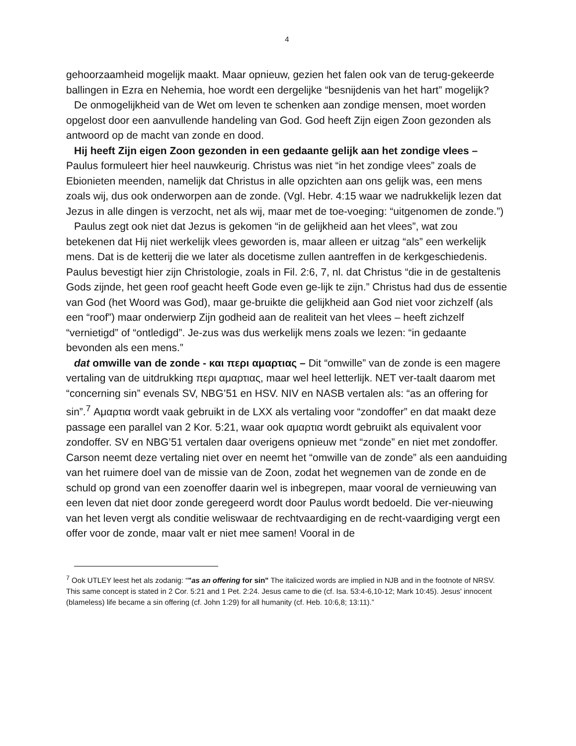4
gehoorzaamheid mogelijk maakt. Maar opnieuw, gezien het falen ook van de terug-gekeerde ballingen in Ezra en Nehemia, hoe wordt een dergelijke “besnijdenis van het hart” mogelijk?
De onmogelijkheid van de Wet om leven te schenken aan zondige mensen, moet worden opgelost door een aanvullende handeling van God. God heeft Zijn eigen Zoon gezonden als antwoord op de macht van zonde en dood.
Hij heeft Zijn eigen Zoon gezonden in een gedaante gelijk aan het zondige vlees – Paulus formuleert hier heel nauwkeurig. Christus was niet “in het zondige vlees” zoals de Ebionieten meenden, namelijk dat Christus in alle opzichten aan ons gelijk was, een mens zoals wij, dus ook onderworpen aan de zonde. (Vgl. Hebr. 4:15 waar we nadrukkelijk lezen dat Jezus in alle dingen is verzocht, net als wij, maar met de toe-voeging: “uitgenomen de zonde.”)
Paulus zegt ook niet dat Jezus is gekomen “in de gelijkheid aan het vlees”, wat zou betekenen dat Hij niet werkelijk vlees geworden is, maar alleen er uitzag “als” een werkelijk mens. Dat is de ketterij die we later als docetisme zullen aantreffen in de kerkgeschiedenis. Paulus bevestigt hier zijn Christologie, zoals in Fil. 2:6, 7, nl. dat Christus “die in de gestaltenis Gods zijnde, het geen roof geacht heeft Gode even ge-lijk te zijn.” Christus had dus de essentie van God (het Woord was God), maar ge-bruikte die gelijkheid aan God niet voor zichzelf (als een “roof”) maar onderwierp Zijn godheid aan de realiteit van het vlees – heeft zichzelf “vernietigd” of “ontledigd”. Je-zus was dus werkelijk mens zoals we lezen: “in gedaante bevonden als een mens.”
dat omwille van de zonde - και περι αμαρτιας – Dit “omwille” van de zonde is een magere vertaling van de uitdrukking περι αμαρτιας, maar wel heel letterlijk. NET ver-taalt daarom met “concerning sin” evenals SV, NBG’51 en HSV. NIV en NASB vertalen als: “as an offering for sin”.<sup>7</sup> Αμαρτια wordt vaak gebruikt in de LXX als vertaling voor “zondoffer” en dat maakt deze passage een parallel van 2 Kor. 5:21, waar ook αμαρτια wordt gebruikt als equivalent voor zondoffer. SV en NBG’51 vertalen daar overigens opnieuw met “zonde” en niet met zondoffer. Carson neemt deze vertaling niet over en neemt het “omwille van de zonde” als een aanduiding van het ruimere doel van de missie van de Zoon, zodat het wegnemen van de zonde en de schuld op grond van een zoenoffer daarin wel is inbegrepen, maar vooral de vernieuwing van een leven dat niet door zonde geregeerd wordt door Paulus wordt bedoeld. Die ver-nieuwing van het leven vergt als conditie weliswaar de rechtvaardiging en de recht-vaardiging vergt een offer voor de zonde, maar valt er niet mee samen! Vooral in de
<sup>7</sup> Ook UTLEY leest het als zodanig: “"as an offering for sin" The italicized words are implied in NJB and in the footnote of NRSV. This same concept is stated in 2 Cor. 5:21 and 1 Pet. 2:24. Jesus came to die (cf. Isa. 53:4-6,10-12; Mark 10:45). Jesus' innocent (blameless) life became a sin offering (cf. John 1:29) for all humanity (cf. Heb. 10:6,8; 13:11).”